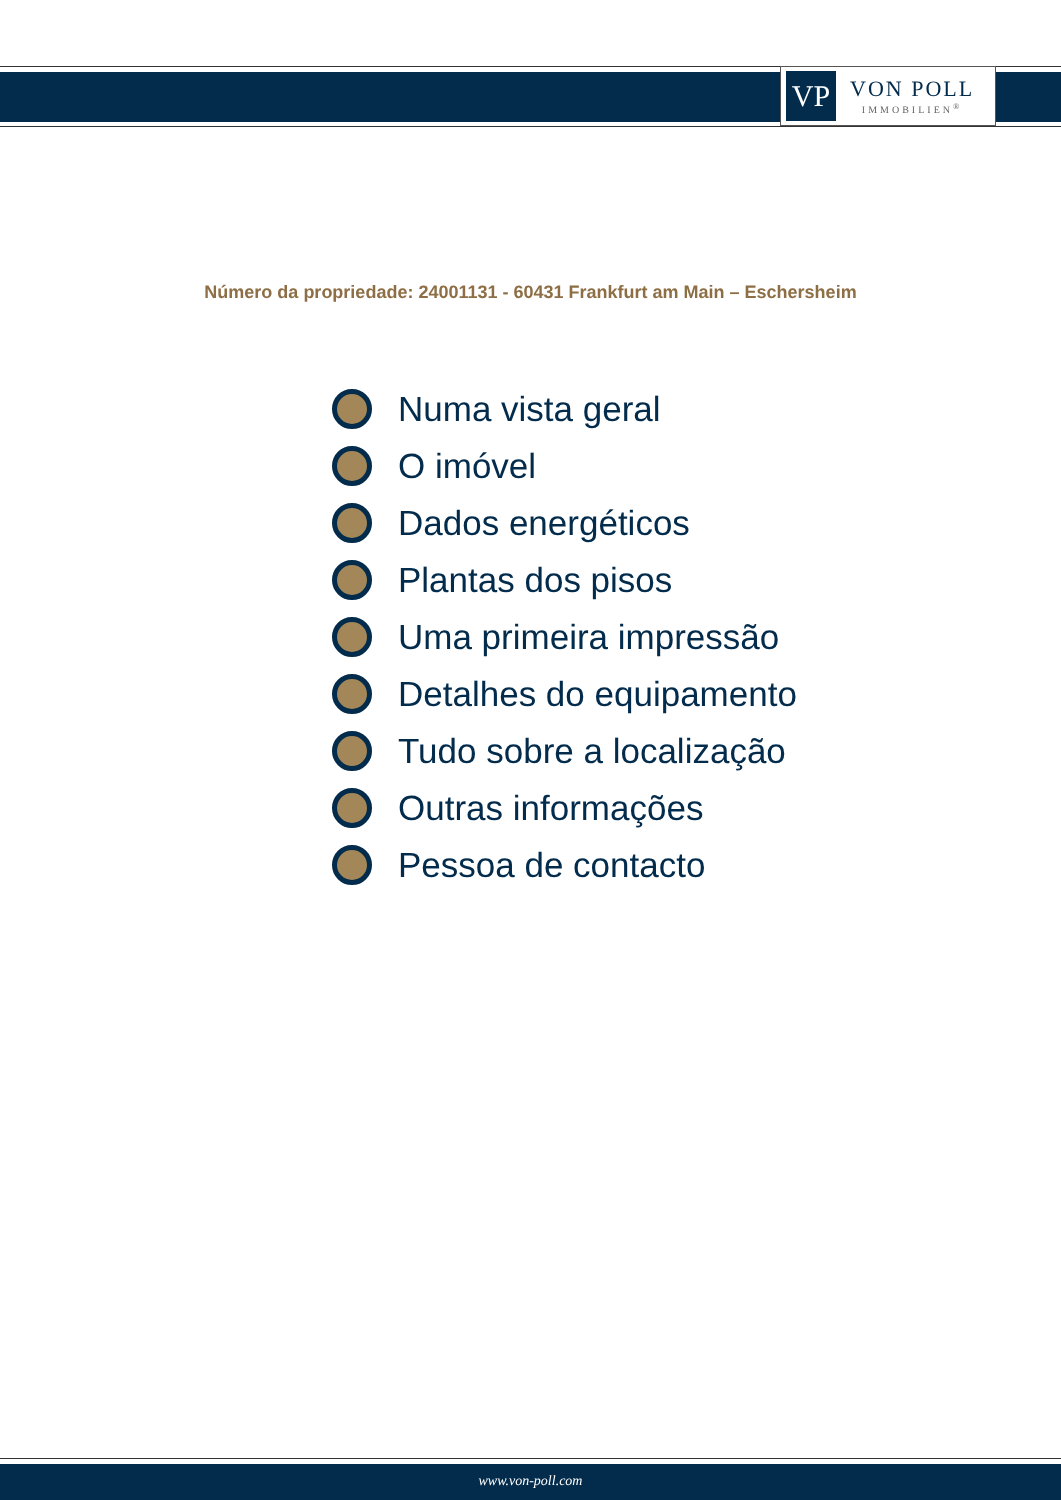VP
VON POLL
IMMOBILIEN<sup>®</sup>
Número da propriedade: 24001131 - 60431 Frankfurt am Main – Eschersheim
Numa vista geral
O imóvel
Dados energéticos
Plantas dos pisos
Uma primeira impressão
Detalhes do equipamento
Tudo sobre a localização
Outras informações
Pessoa de contacto
www.von-poll.com